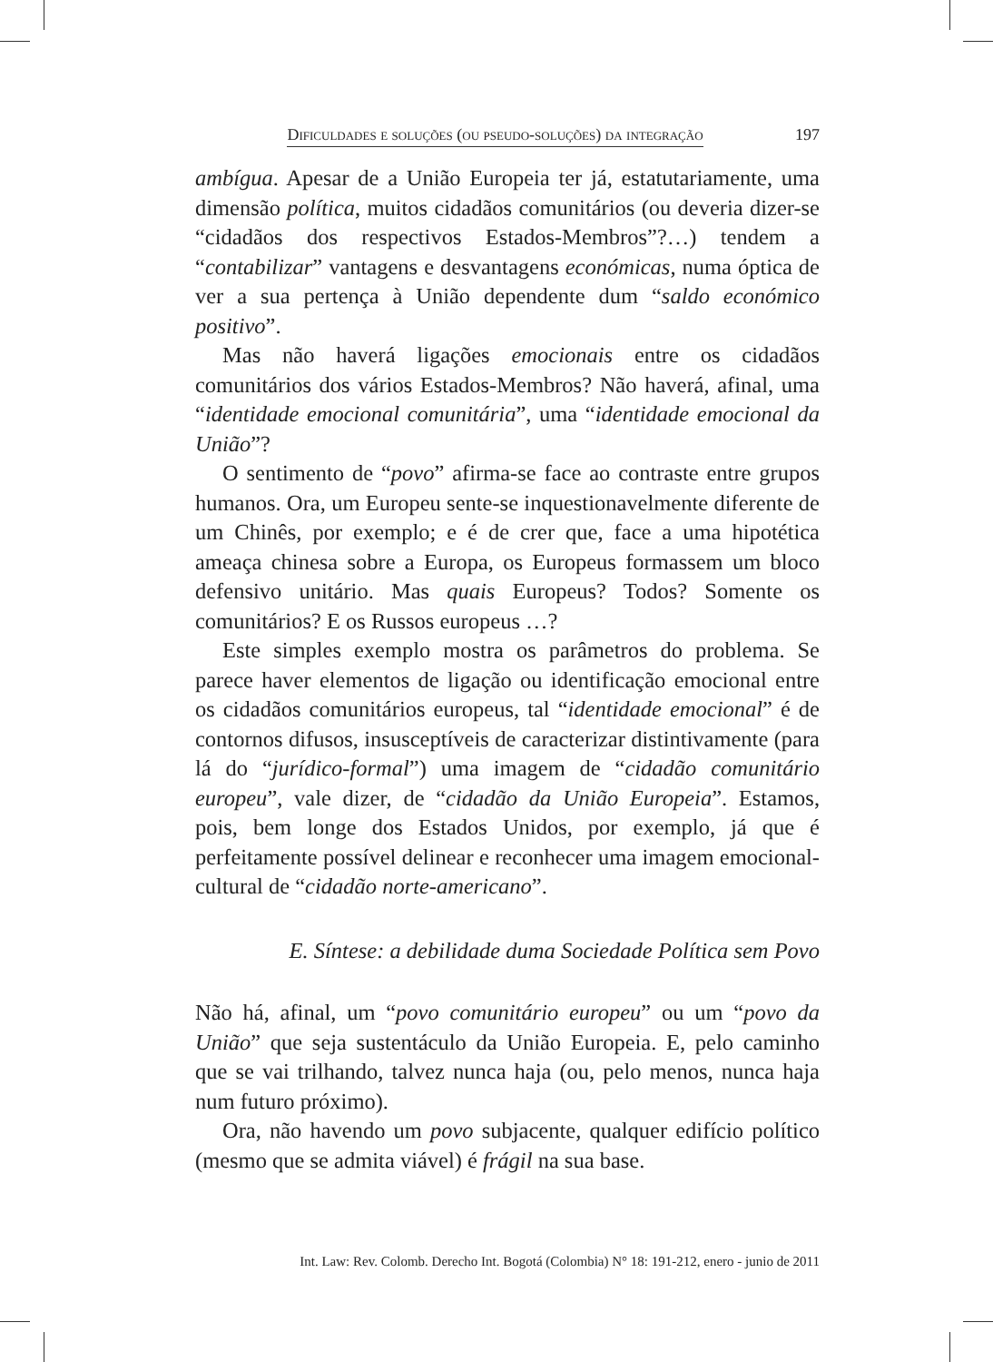Dificuldades e soluções (ou pseudo-soluções) da integração 197
ambígua. Apesar de a União Europeia ter já, estatutariamente, uma dimensão política, muitos cidadãos comunitários (ou deveria dizer-se “cidadãos dos respectivos Estados-Membros”?…) tendem a “contabilizar” vantagens e desvantagens económicas, numa óptica de ver a sua pertença à União dependente dum “saldo económico positivo”.
Mas não haverá ligações emocionais entre os cidadãos comunitários dos vários Estados-Membros? Não haverá, afinal, uma “identidade emocional comunitária”, uma “identidade emocional da União”?
O sentimento de “povo” afirma-se face ao contraste entre grupos humanos. Ora, um Europeu sente-se inquestionavelmente diferente de um Chinês, por exemplo; e é de crer que, face a uma hipotética ameaça chinesa sobre a Europa, os Europeus formassem um bloco defensivo unitário. Mas quais Europeus? Todos? Somente os comunitários? E os Russos europeus …?
Este simples exemplo mostra os parâmetros do problema. Se parece haver elementos de ligação ou identificação emocional entre os cidadãos comunitários europeus, tal “identidade emocional” é de contornos difusos, insusceptíveis de caracterizar distintivamente (para lá do “jurídico-formal”) uma imagem de “cidadão comunitário europeu”, vale dizer, de “cidadão da União Europeia”. Estamos, pois, bem longe dos Estados Unidos, por exemplo, já que é perfeitamente possível delinear e reconhecer uma imagem emocional-cultural de “cidadão norte-americano”.
E. Síntese: a debilidade duma Sociedade Política sem Povo
Não há, afinal, um “povo comunitário europeu” ou um “povo da União” que seja sustentáculo da União Europeia. E, pelo caminho que se vai trilhando, talvez nunca haja (ou, pelo menos, nunca haja num futuro próximo).
Ora, não havendo um povo subjacente, qualquer edifício político (mesmo que se admita viável) é frágil na sua base.
Int. Law: Rev. Colomb. Derecho Int. Bogotá (Colombia) N° 18: 191-212, enero - junio de 2011